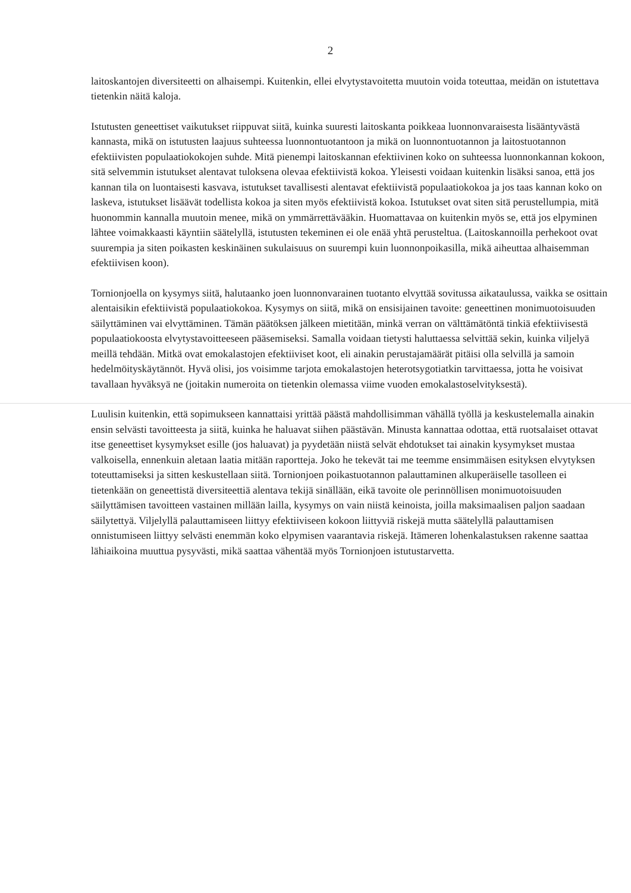2
laitoskantojen diversiteetti on alhaisempi. Kuitenkin, ellei elvytystavoitetta muutoin voida toteuttaa, meidän on istutettava tietenkin näitä kaloja.
Istutusten geneettiset vaikutukset riippuvat siitä, kuinka suuresti laitoskanta poikkeaa luonnonvaraisesta lisääntyvästä kannasta, mikä on istutusten laajuus suhteessa luonnontuotantoon ja mikä on luonnontuotannon ja laitostuotannon efektiivisten populaatiokokojen suhde. Mitä pienempi laitoskannan efektiivinen koko on suhteessa luonnonkannan kokoon, sitä selvemmin istutukset alentavat tuloksena olevaa efektiivistä kokoa. Yleisesti voidaan kuitenkin lisäksi sanoa, että jos kannan tila on luontaisesti kasvava, istutukset tavallisesti alentavat efektiivistä populaatiokokoa ja jos taas kannan koko on laskeva, istutukset lisäävät todellista kokoa ja siten myös efektiivistä kokoa. Istutukset ovat siten sitä perustellumpia, mitä huonommin kannalla muutoin menee, mikä on ymmärrettävääkin. Huomattavaa on kuitenkin myös se, että jos elpyminen lähtee voimakkaasti käyntiin säätelyllä, istutusten tekeminen ei ole enää yhtä perusteltua. (Laitoskannoilla perhekoot ovat suurempia ja siten poikasten keskinäinen sukulaisuus on suurempi kuin luonnonpoikasilla, mikä aiheuttaa alhaisemman efektiivisen koon).
Tornionjoella on kysymys siitä, halutaanko joen luonnonvarainen tuotanto elvyttää sovitussa aikataulussa, vaikka se osittain alentaisikin efektiivistä populaatiokokoa. Kysymys on siitä, mikä on ensisijainen tavoite: geneettinen monimuotoisuuden säilyttäminen vai elvyttäminen. Tämän päätöksen jälkeen mietitään, minkä verran on välttämätöntä tinkiä efektiivisestä populaatiokoosta elvytystavoitteeseen pääsemiseksi. Samalla voidaan tietysti haluttaessa selvittää sekin, kuinka viljelyä meillä tehdään. Mitkä ovat emokalastojen efektiiviset koot, eli ainakin perustajamäärät pitäisi olla selvillä ja samoin hedelmöityskäytännöt. Hyvä olisi, jos voisimme tarjota emokalastojen heterotsygotiatkin tarvittaessa, jotta he voisivat tavallaan hyväksyä ne (joitakin numeroita on tietenkin olemassa viime vuoden emokalastoselvityksestä).
Luulisin kuitenkin, että sopimukseen kannattaisi yrittää päästä mahdollisimman vähällä työllä ja keskustelemalla ainakin ensin selvästi tavoitteesta ja siitä, kuinka he haluavat siihen päästävän. Minusta kannattaa odottaa, että ruotsalaiset ottavat itse geneettiset kysymykset esille (jos haluavat) ja pyydetään niistä selvät ehdotukset tai ainakin kysymykset mustaa valkoisella, ennenkuin aletaan laatia mitään raportteja. Joko he tekevät tai me teemme ensimmäisen esityksen elvytyksen toteuttamiseksi ja sitten keskustellaan siitä. Tornionjoen poikastuotannon palauttaminen alkuperäiselle tasolleen ei tietenkään on geneettistä diversiteettiä alentava tekijä sinällään, eikä tavoite ole perinnöllisen monimuotoisuuden säilyttämisen tavoitteen vastainen millään lailla, kysymys on vain niistä keinoista, joilla maksimaalisen paljon saadaan säilytettyä. Viljelyllä palauttamiseen liittyy efektiiviseen kokoon liittyviä riskejä mutta säätelyllä palauttamisen onnistumiseen liittyy selvästi enemmän koko elpymisen vaarantavia riskejä. Itämeren lohenkalastuksen rakenne saattaa lähiaikoina muuttua pysyvästi, mikä saattaa vähentää myös Tornionjoen istutustarvetta.